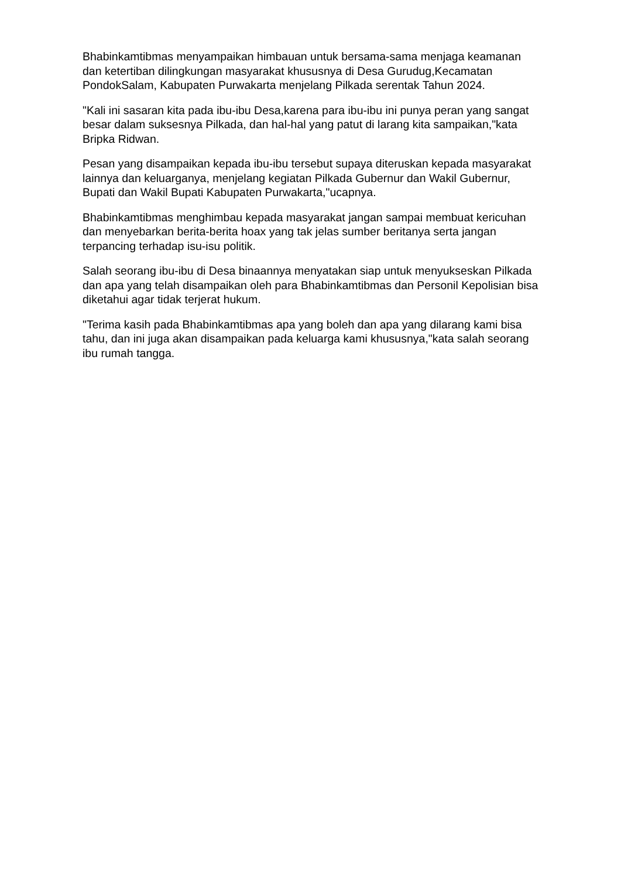Bhabinkamtibmas menyampaikan himbauan untuk bersama-sama menjaga keamanan dan ketertiban dilingkungan masyarakat khususnya di Desa Gurudug,Kecamatan PondokSalam, Kabupaten Purwakarta menjelang Pilkada serentak Tahun 2024.
"Kali ini sasaran kita pada ibu-ibu Desa,karena para ibu-ibu ini punya peran yang sangat besar dalam suksesnya Pilkada, dan hal-hal yang patut di larang kita sampaikan,"kata Bripka Ridwan.
Pesan yang disampaikan kepada ibu-ibu tersebut supaya diteruskan kepada masyarakat lainnya dan keluarganya, menjelang kegiatan Pilkada Gubernur dan Wakil Gubernur, Bupati dan Wakil Bupati Kabupaten Purwakarta,"ucapnya.
Bhabinkamtibmas menghimbau kepada masyarakat jangan sampai membuat kericuhan dan menyebarkan berita-berita hoax yang tak jelas sumber beritanya serta jangan terpancing terhadap isu-isu politik.
Salah seorang ibu-ibu di Desa binaannya menyatakan siap untuk menyukseskan Pilkada dan apa yang telah disampaikan oleh para Bhabinkamtibmas dan Personil Kepolisian bisa diketahui agar tidak terjerat hukum.
"Terima kasih pada Bhabinkamtibmas apa yang boleh dan apa yang dilarang kami bisa tahu, dan ini juga akan disampaikan pada keluarga kami khususnya,"kata salah seorang ibu rumah tangga.